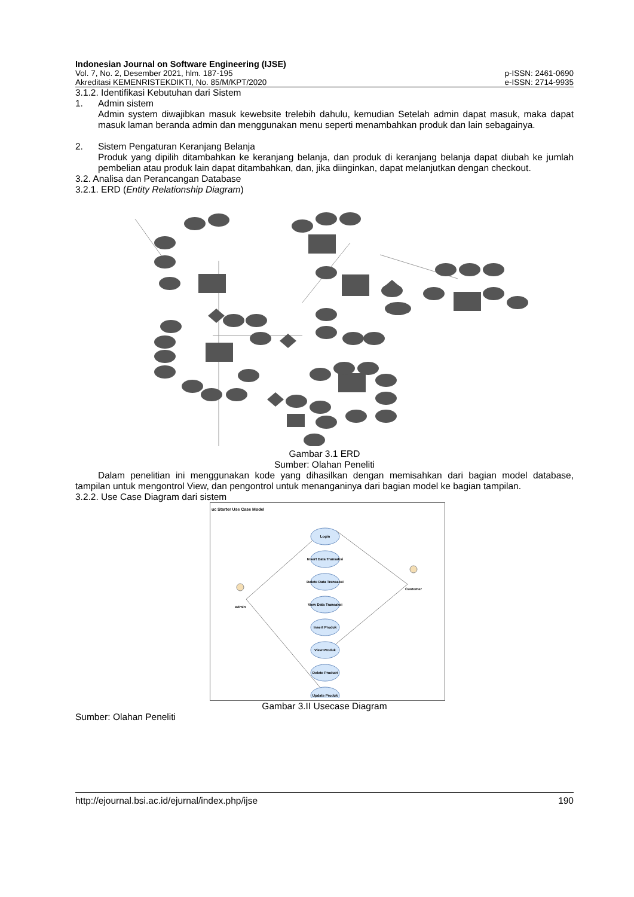Indonesian Journal on Software Engineering (IJSE)
Vol. 7, No. 2, Desember 2021, hlm. 187-195 p-ISSN: 2461-0690
Akreditasi KEMENRISTEKDIKTI, No. 85/M/KPT/2020 e-ISSN: 2714-9935
3.1.2. Identifikasi Kebutuhan dari Sistem
1. Admin sistem
Admin system diwajibkan masuk kewebsite trelebih dahulu, kemudian Setelah admin dapat masuk, maka dapat masuk laman beranda admin dan menggunakan menu seperti menambahkan produk dan lain sebagainya.
2. Sistem Pengaturan Keranjang Belanja
Produk yang dipilih ditambahkan ke keranjang belanja, dan produk di keranjang belanja dapat diubah ke jumlah pembelian atau produk lain dapat ditambahkan, dan, jika diinginkan, dapat melanjutkan dengan checkout.
3.2. Analisa dan Perancangan Database
3.2.1. ERD (Entity Relationship Diagram)
Gambar 3.1 ERD
Sumber: Olahan Peneliti
Dalam penelitian ini menggunakan kode yang dihasilkan dengan memisahkan dari bagian model database, tampilan untuk mengontrol View, dan pengontrol untuk menanganinya dari bagian model ke bagian tampilan.
3.2.2. Use Case Diagram dari sistem
uc Starter Use Case Model
Login
Insert Data Transaksi
Delete Data Transaksi
View Data Transaksi
Insert Produk
View Produk
Delete Product
Update Produk
Admin
Customer
Gambar 3.II Usecase Diagram
Sumber: Olahan Peneliti
http://ejournal.bsi.ac.id/ejurnal/index.php/ijse 190